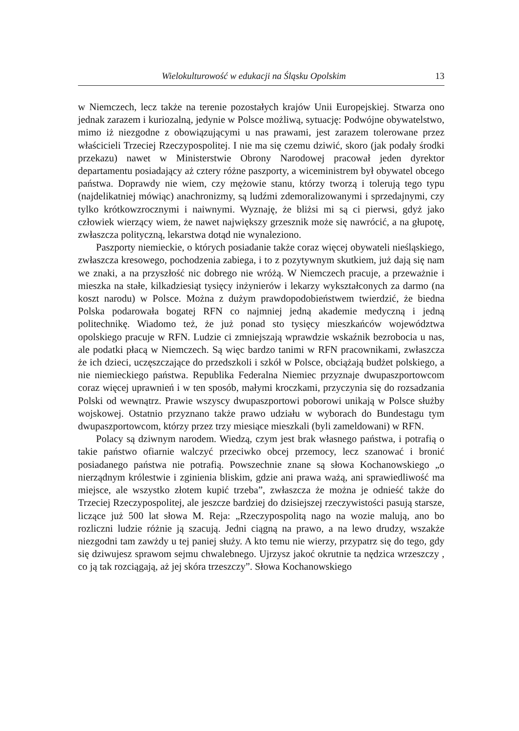Wielokulturowość w edukacji na Śląsku Opolskim 13
w Niemczech, lecz także na terenie pozostałych krajów Unii Europejskiej. Stwarza ono jednak zarazem i kuriozalną, jedynie w Polsce możliwą, sytuację: Podwójne obywatelstwo, mimo iż niezgodne z obowiązującymi u nas prawami, jest zarazem tolerowane przez właścicieli Trzeciej Rzeczypospolitej. I nie ma się czemu dziwić, skoro (jak podały środki przekazu) nawet w Ministerstwie Obrony Narodowej pracował jeden dyrektor departamentu posiadający aż cztery różne paszporty, a wiceministrem był obywatel obcego państwa. Doprawdy nie wiem, czy mężowie stanu, którzy tworzą i tolerują tego typu (najdelikatniej mówiąc) anachronizmy, są ludźmi zdemoralizowanymi i sprzedajnymi, czy tylko krótkowzrocznymi i naiwnymi. Wyznaję, że bliżsi mi są ci pierwsi, gdyż jako człowiek wierzący wiem, że nawet największy grzesznik może się nawrócić, a na głupotę, zwłaszcza polityczną, lekarstwa dotąd nie wynaleziono.
Paszporty niemieckie, o których posiadanie także coraz więcej obywateli nieśląskiego, zwłaszcza kresowego, pochodzenia zabiega, i to z pozytywnym skutkiem, już dają się nam we znaki, a na przyszłość nic dobrego nie wróżą. W Niemczech pracuje, a przeważnie i mieszka na stałe, kilkadziesiąt tysięcy inżynierów i lekarzy wykształconych za darmo (na koszt narodu) w Polsce. Można z dużym prawdopodobieństwem twierdzić, że biedna Polska podarowała bogatej RFN co najmniej jedną akademie medyczną i jedną politechnikę. Wiadomo też, że już ponad sto tysięcy mieszkańców województwa opolskiego pracuje w RFN. Ludzie ci zmniejszają wprawdzie wskaźnik bezrobocia u nas, ale podatki płacą w Niemczech. Są więc bardzo tanimi w RFN pracownikami, zwłaszcza że ich dzieci, uczęszczające do przedszkoli i szkół w Polsce, obciążają budżet polskiego, a nie niemieckiego państwa. Republika Federalna Niemiec przyznaje dwupaszportowcom coraz więcej uprawnień i w ten sposób, małymi kroczkami, przyczynia się do rozsadzania Polski od wewnątrz. Prawie wszyscy dwupaszportowi poborowi unikają w Polsce służby wojskowej. Ostatnio przyznano także prawo udziału w wyborach do Bundestagu tym dwupaszportowcom, którzy przez trzy miesiące mieszkali (byli zameldowani) w RFN.
Polacy są dziwnym narodem. Wiedzą, czym jest brak własnego państwa, i potrafią o takie państwo ofiarnie walczyć przeciwko obcej przemocy, lecz szanować i bronić posiadanego państwa nie potrafią. Powszechnie znane są słowa Kochanowskiego „o nierządnym królestwie i zginienia bliskim, gdzie ani prawa ważą, ani sprawiedliwość ma miejsce, ale wszystko złotem kupić trzeba”, zwłaszcza że można je odnieść także do Trzeciej Rzeczypospolitej, ale jeszcze bardziej do dzisiejszej rzeczywistości pasują starsze, liczące już 500 lat słowa M. Reja: „Rzeczypospolitą nago na wozie malują, ano bo rozliczni ludzie różnie ją szacują. Jedni ciągną na prawo, a na lewo drudzy, wszakże niezgodni tam zawżdy u tej paniej służy. A kto temu nie wierzy, przypatrz się do tego, gdy się dziwujesz sprawom sejmu chwalebnego. Ujrzysz jakoć okrutnie ta nędzica wrzeszczy , co ją tak rozciągają, aż jej skóra trzeszczy”. Słowa Kochanowskiego